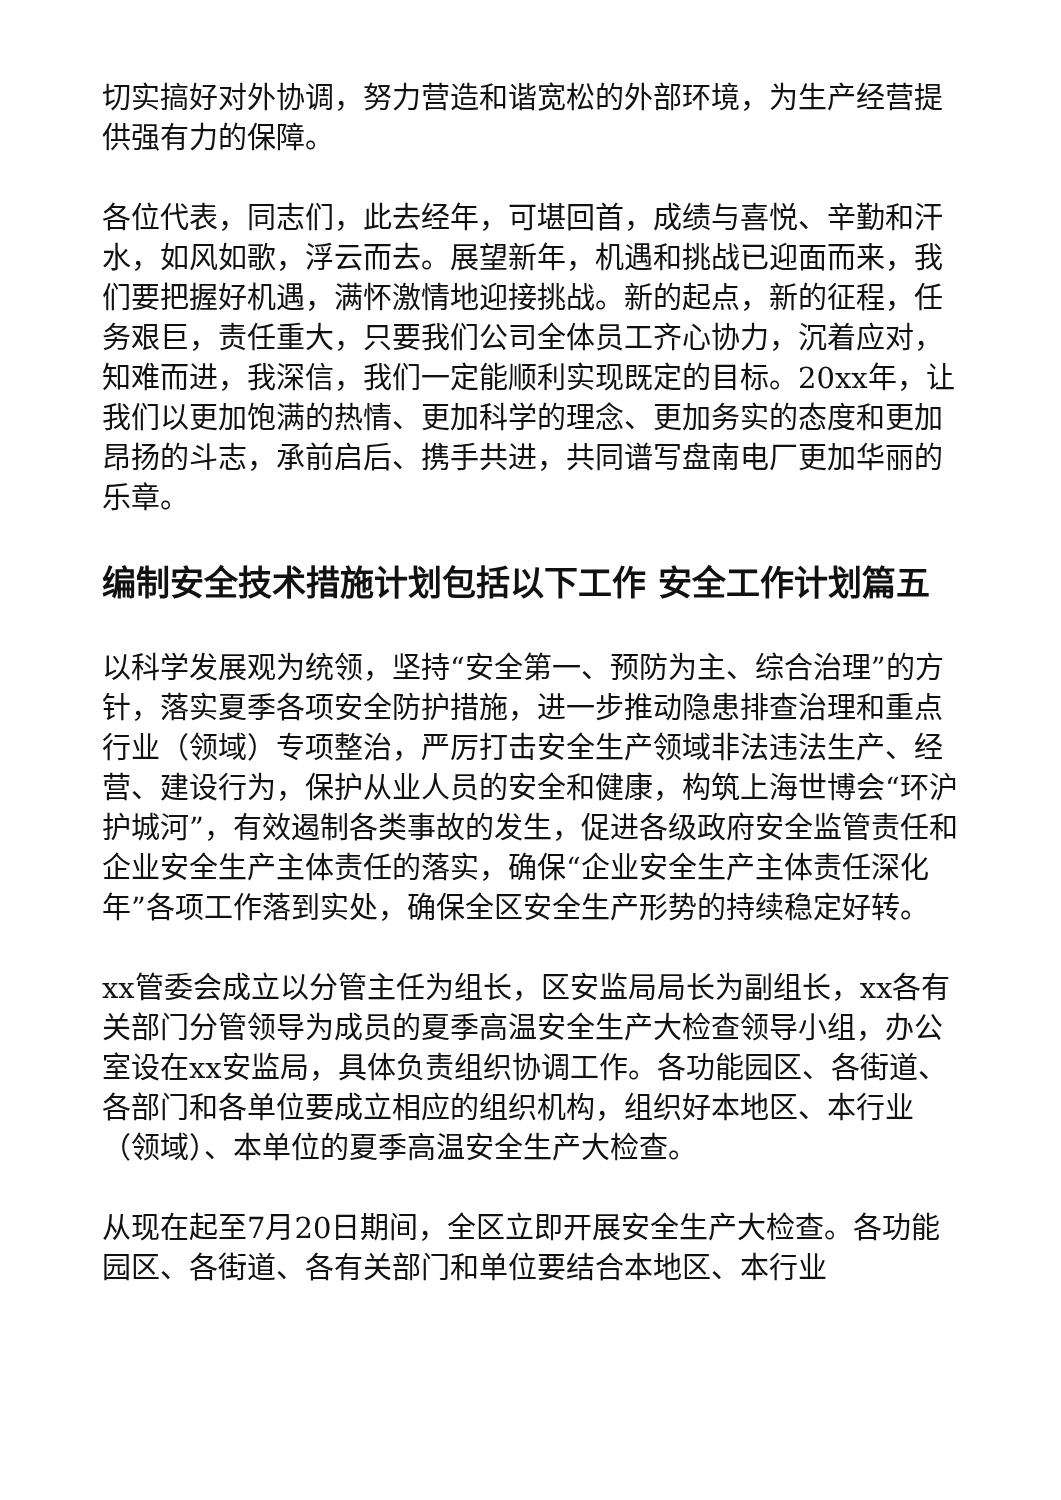切实搞好对外协调，努力营造和谐宽松的外部环境，为生产经营提供强有力的保障。
各位代表，同志们，此去经年，可堪回首，成绩与喜悦、辛勤和汗水，如风如歌，浮云而去。展望新年，机遇和挑战已迎面而来，我们要把握好机遇，满怀激情地迎接挑战。新的起点，新的征程，任务艰巨，责任重大，只要我们公司全体员工齐心协力，沉着应对，知难而进，我深信，我们一定能顺利实现既定的目标。20xx年，让我们以更加饱满的热情、更加科学的理念、更加务实的态度和更加昂扬的斗志，承前启后、携手共进，共同谱写盘南电厂更加华丽的乐章。
编制安全技术措施计划包括以下工作 安全工作计划篇五
以科学发展观为统领，坚持“安全第一、预防为主、综合治理”的方针，落实夏季各项安全防护措施，进一步推动隐患排查治理和重点行业（领域）专项整治，严厉打击安全生产领域非法违法生产、经营、建设行为，保护从业人员的安全和健康，构筑上海世博会“环沪护城河”，有效遏制各类事故的发生，促进各级政府安全监管责任和企业安全生产主体责任的落实，确保“企业安全生产主体责任深化年”各项工作落到实处，确保全区安全生产形势的持续稳定好转。
xx管委会成立以分管主任为组长，区安监局局长为副组长，xx各有关部门分管领导为成员的夏季高温安全生产大检查领导小组，办公室设在xx安监局，具体负责组织协调工作。各功能园区、各街道、各部门和各单位要成立相应的组织机构，组织好本地区、本行业（领域）、本单位的夏季高温安全生产大检查。
从现在起至7月20日期间，全区立即开展安全生产大检查。各功能园区、各街道、各有关部门和单位要结合本地区、本行业